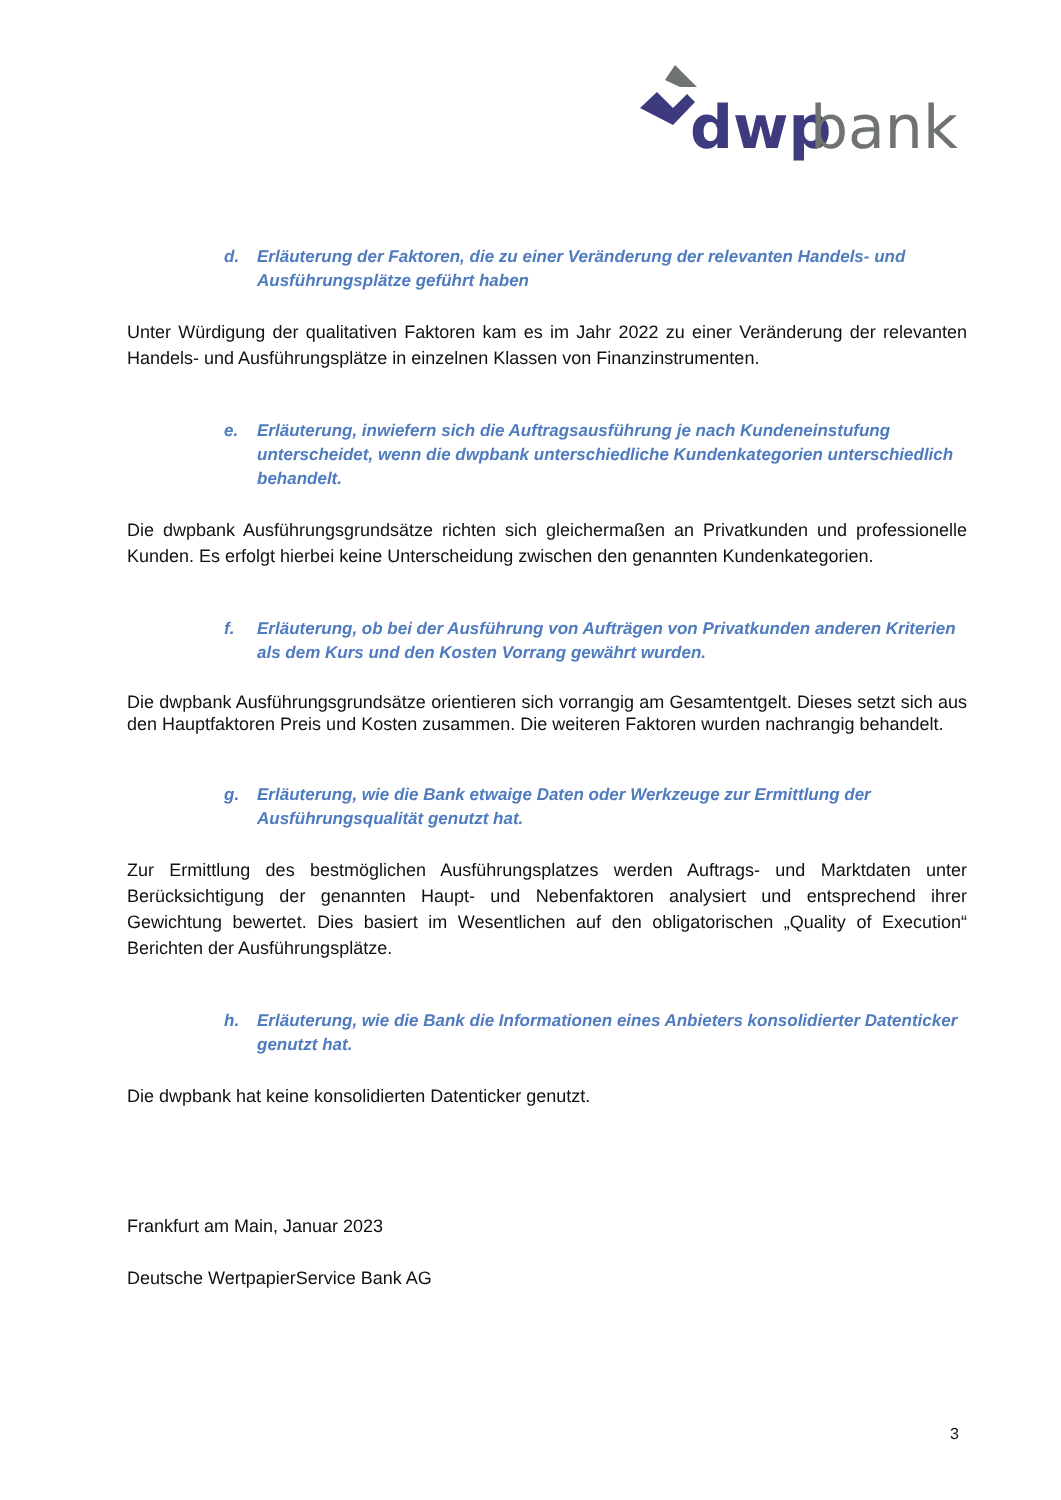dwp
bank
d. Erläuterung der Faktoren, die zu einer Veränderung der relevanten Handels- und Ausführungsplätze geführt haben
Unter Würdigung der qualitativen Faktoren kam es im Jahr 2022 zu einer Veränderung der relevanten Handels- und Ausführungsplätze in einzelnen Klassen von Finanzinstrumenten.
e. Erläuterung, inwiefern sich die Auftragsausführung je nach Kundeneinstufung unterscheidet, wenn die dwpbank unterschiedliche Kundenkategorien unterschiedlich behandelt.
Die dwpbank Ausführungsgrundsätze richten sich gleichermaßen an Privatkunden und professionelle Kunden. Es erfolgt hierbei keine Unterscheidung zwischen den genannten Kundenkategorien.
f. Erläuterung, ob bei der Ausführung von Aufträgen von Privatkunden anderen Kriterien als dem Kurs und den Kosten Vorrang gewährt wurden.
Die dwpbank Ausführungsgrundsätze orientieren sich vorrangig am Gesamtentgelt. Dieses setzt sich aus den Hauptfaktoren Preis und Kosten zusammen. Die weiteren Faktoren wurden nachrangig behandelt.
g. Erläuterung, wie die Bank etwaige Daten oder Werkzeuge zur Ermittlung der Ausführungsqualität genutzt hat.
Zur Ermittlung des bestmöglichen Ausführungsplatzes werden Auftrags- und Marktdaten unter Berücksichtigung der genannten Haupt- und Nebenfaktoren analysiert und entsprechend ihrer Gewichtung bewertet. Dies basiert im Wesentlichen auf den obligatorischen „Quality of Execution“ Berichten der Ausführungsplätze.
h. Erläuterung, wie die Bank die Informationen eines Anbieters konsolidierter Datenticker genutzt hat.
Die dwpbank hat keine konsolidierten Datenticker genutzt.
Frankfurt am Main, Januar 2023
Deutsche WertpapierService Bank AG
3